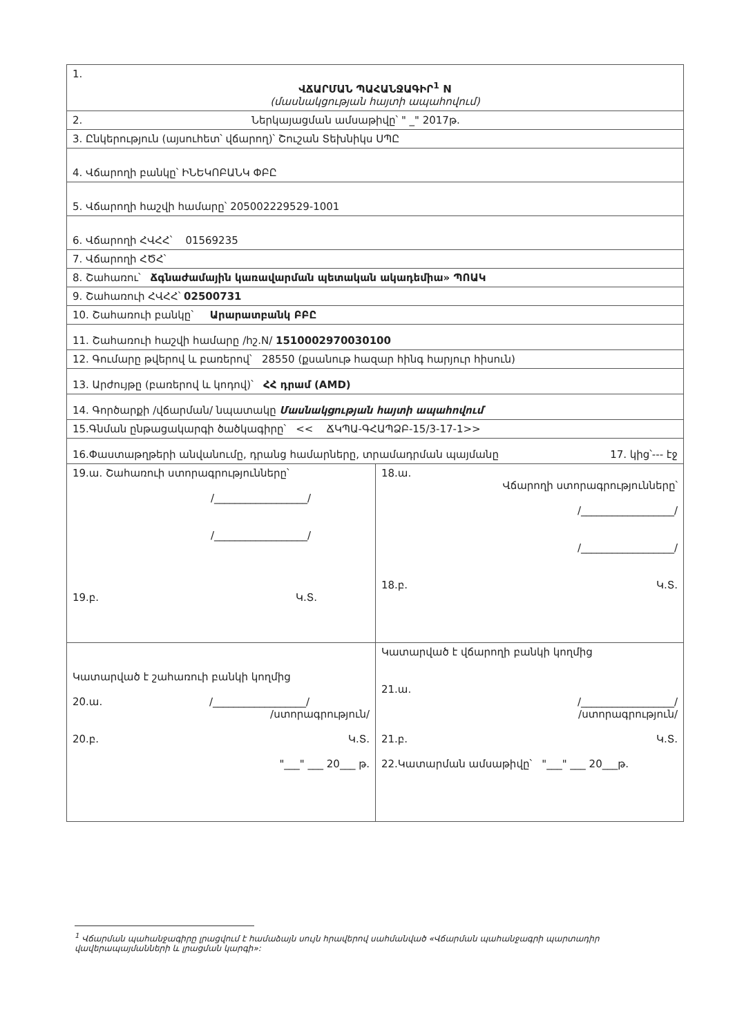| 1. ՎՃԱՐՄԱՆ ՊԱՀԱՆՋԱԳԻՐ<sup>1</sup> N (մասնակցության հայտի ապահովում) | |
| 2. Ներկայացման ամսաթիվը՝ " _" 2017թ. | |
| 3. Ընկերություն (այսուհետ՝ վճարող)՝ Շուշան Տեխնիկս ՍՊԸ | |
| 4. Վճարողի բանկը՝ ԻՆԵԿՈԲԱՆԿ ՓԲԸ | |
| 5. Վճարողի հաշվի համարը՝ 205002229529-1001 | |
| 6. Վճարողի ՀՎՀՀ՝ 01569235 | |
| 7. Վճարողի ՀԾՀ՝ | |
| 8. Շահառու՝ Ճգնաժամային կառավարման պետական ակադեմիա» ՊՈԱԿ | |
| 9. Շահառուի ՀՎՀՀ՝ 02500731 | |
| 10. Շահառուի բանկը՝ Արարատբանկ ԲԲԸ | |
| 11. Շահառուի հաշվի համարը /հշ.N/ 1510002970030100 | |
| 12. Գումարը թվերով և բառերով՝ 28550 (քսանութ հազար հինգ հարյուր հիսուն) | |
| 13. Արժույթը (բառերով և կոդով)՝ ՀՀ դրամ (AMD) | |
| 14. Գործարքի /վճարման/ նպատակը Մասնակցության հայտի ապահովում | |
| 15.Գնման ընթացակարգի ծածկագիրը՝ << ՃԿՊԱ-ԳՀԱՊՁԲ-15/3-17-1>> | |
| 16.Փաստաթղթերի անվանումը, դրանց համարները, տրամադրման պայմանը 17. կից՝--- էջ | |
| 19.ա. Շահառուի ստորագրությունները՝ /__________________/ /__________________/ 19.բ. Կ.Տ. | 18.ա. Վճարողի ստորագրությունները՝ /__________________/ /__________________/ 18.բ. Կ.Տ. |
| Կատարված է շահառուի բանկի կողմից 20.ա. /__________________/ /ստորագրություն/ 20.բ. Կ.Տ. "___" ___ 20___ թ. | Կատարված է վճարողի բանկի կողմից 21.ա. /__________________/ /ստորագրություն/ 21.բ. Կ.Տ. 22.Կատարման ամսաթիվը՝ "___" ___ 20___թ. |
<sup>1</sup> Վճարման պահանջագիրը լրացվում է համաձայն սույն հրավերով սահմանված «Վճարման պահանջագրի պարտադիր վավերապայմանների և լրացման կարգի»: